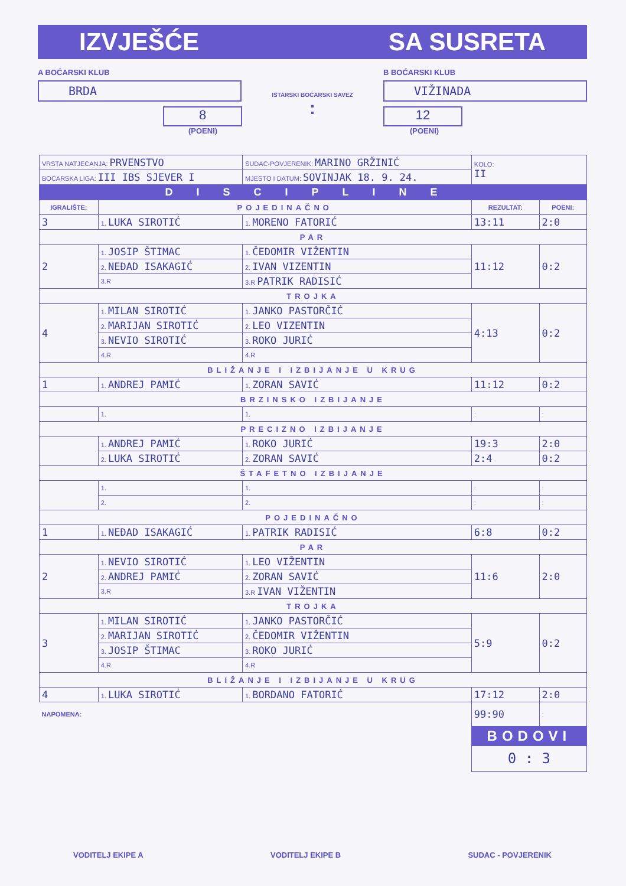IZVJEŠĆE SA SUSRETA
A BOĆARSKI KLUB
BRDA
8
(POENI)
ISTARSKI BOĆARSKI SAVEZ
:
B BOĆARSKI KLUB
VIŽINADA
12
(POENI)
| VRSTA NATJECANJA: PRVENSTVO | | SUDAC-POVJERENIK: MARINO GRŽINIĆ | KOLO: II | |
| BOĆARSKA LIGA: III IBS SJEVER I | | MJESTO I DATUM: SOVINJAK 18. 9. 24. | | |
| DISCIPLINE | | | | |
| IGRALIŠTE: | POJEDINAČNO | | REZULTAT: | POENI: |
| 3 | 1. LUKA SIROTIĆ | 1. MORENO FATORIĆ | 13:11 | 2:0 |
| PAR | | | | |
| 2 | 1. JOSIP ŠTIMAC | 1. ČEDOMIR VIŽENTIN | 11:12 | 0:2 |
| | 2. NEĐAD ISAKAGIĆ | 2. IVAN VIZENTIN | | |
| | 3.R | 3.R PATRIK RADISIĆ | | |
| TROJKA | | | | |
| 4 | 1. MILAN SIROTIĆ | 1. JANKO PASTORČIĆ | 4:13 | 0:2 |
| | 2. MARIJAN SIROTIĆ | 2. LEO VIZENTIN | | |
| | 3. NEVIO SIROTIĆ | 3. ROKO JURIĆ | | |
| | 4.R | 4.R | | |
| BLIŽANJE I IZBIJANJE U KRUG | | | | |
| 1 | 1. ANDREJ PAMIĆ | 1. ZORAN SAVIĆ | 11:12 | 0:2 |
| BRZINSKO IZBIJANJE | | | | |
| | 1. | 1. | : | : |
| PRECIZNO IZBIJANJE | | | | |
| | 1. ANDREJ PAMIĆ | 1. ROKO JURIĆ | 19:3 | 2:0 |
| | 2. LUKA SIROTIĆ | 2. ZORAN SAVIĆ | 2:4 | 0:2 |
| ŠTAFETNO IZBIJANJE | | | | |
| | 1. | 1. | : | : |
| | 2. | 2. | : | : |
| POJEDINAČNO | | | | |
| 1 | 1. NEĐAD ISAKAGIĆ | 1. PATRIK RADISIĆ | 6:8 | 0:2 |
| PAR | | | | |
| 2 | 1. NEVIO SIROTIĆ | 1. LEO VIŽENTIN | 11:6 | 2:0 |
| | 2. ANDREJ PAMIĆ | 2. ZORAN SAVIĆ | | |
| | 3.R | 3.R IVAN VIŽENTIN | | |
| TROJKA | | | | |
| 3 | 1. MILAN SIROTIĆ | 1. JANKO PASTORČIĆ | 5:9 | 0:2 |
| | 2. MARIJAN SIROTIĆ | 2. ČEDOMIR VIŽENTIN | | |
| | 3. JOSIP ŠTIMAC | 3. ROKO JURIĆ | | |
| | 4.R | 4.R | | |
| BLIŽANJE I IZBIJANJE U KRUG | | | | |
| 4 | 1. LUKA SIROTIĆ | 1. BORDANO FATORIĆ | 17:12 | 2:0 |
| NAPOMENA: | | | 99:90 | : |
| | | | BODOVI | |
| | | | 0 : 3 | |
VODITELJ EKIPE A VODITELJ EKIPE B SUDAC - POVJERENIK